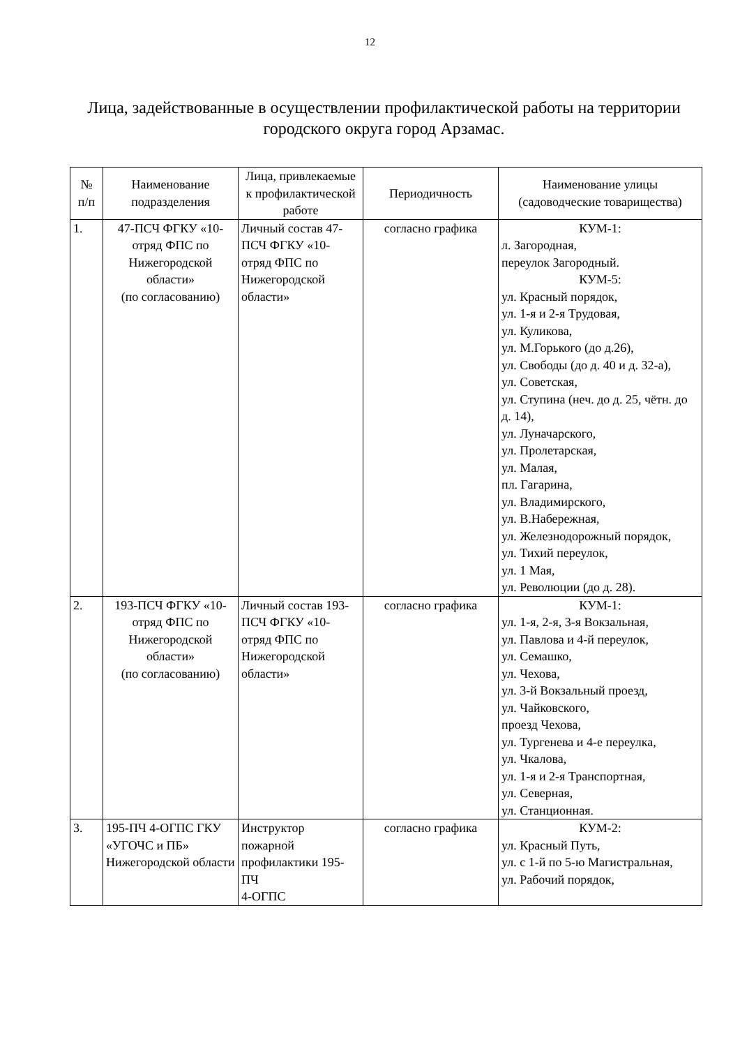12
Лица, задействованные в осуществлении профилактической работы на территории городского округа город Арзамас.
| № п/п | Наименование подразделения | Лица, привлекаемые к профилактической работе | Периодичность | Наименование улицы (садоводческие товарищества) |
| --- | --- | --- | --- | --- |
| 1. | 47-ПСЧ ФГКУ «10-отряд ФПС по Нижегородской области» (по согласованию) | Личный состав 47-ПСЧ ФГКУ «10-отряд ФПС по Нижегородской области» | согласно графика | КУМ-1: л. Загородная, переулок Загородный. КУМ-5: ул. Красный порядок, ул. 1-я и 2-я Трудовая, ул. Куликова, ул. М.Горького (до д.26), ул. Свободы (до д. 40 и д. 32-а), ул. Советская, ул. Ступина (неч. до д. 25, чётн. до д. 14), ул. Луначарского, ул. Пролетарская, ул. Малая, пл. Гагарина, ул. Владимирского, ул. В.Набережная, ул. Железнодорожный порядок, ул. Тихий переулок, ул. 1 Мая, ул. Революции (до д. 28). |
| 2. | 193-ПСЧ ФГКУ «10-отряд ФПС по Нижегородской области» (по согласованию) | Личный состав 193-ПСЧ ФГКУ «10-отряд ФПС по Нижегородской области» | согласно графика | КУМ-1: ул. 1-я, 2-я, 3-я Вокзальная, ул. Павлова и 4-й переулок, ул. Семашко, ул. Чехова, ул. 3-й Вокзальный проезд, ул. Чайковского, проезд Чехова, ул. Тургенева и 4-е переулка, ул. Чкалова, ул. 1-я и 2-я Транспортная, ул. Северная, ул. Станционная. |
| 3. | 195-ПЧ 4-ОГПС ГКУ «УГОЧС и ПБ» Нижегородской области | Инструктор пожарной профилактики 195-ПЧ 4-ОГПС | согласно графика | КУМ-2: ул. Красный Путь, ул. с 1-й по 5-ю Магистральная, ул. Рабочий порядок, |